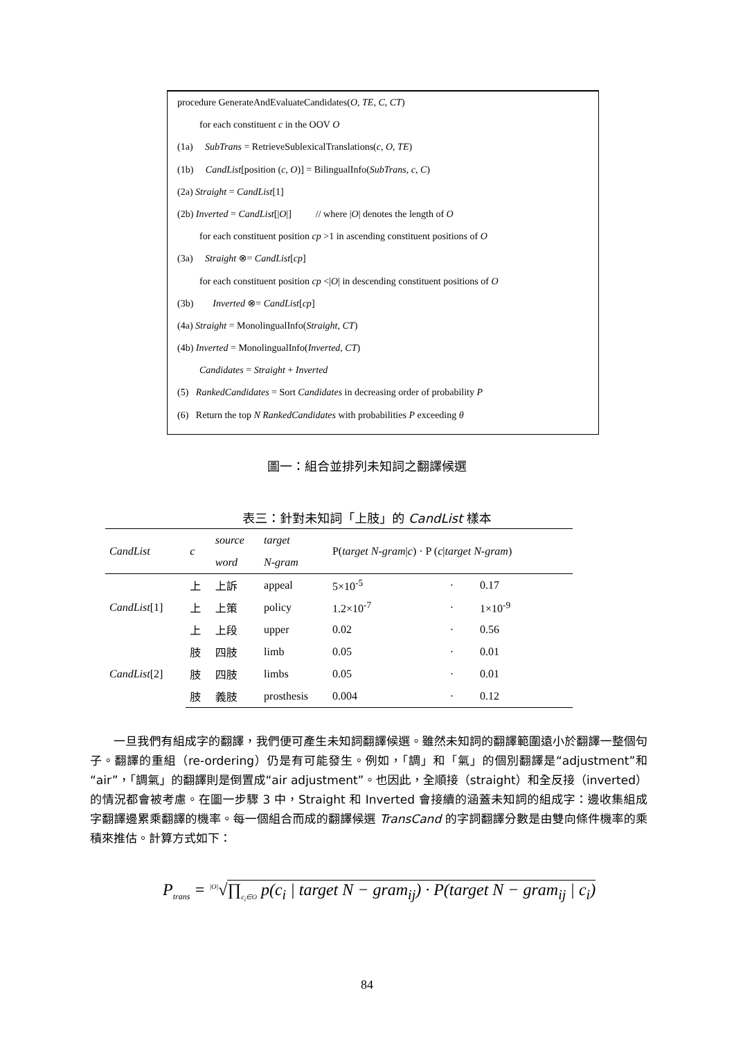procedure GenerateAndEvaluateCandidates(O, TE, C, CT)
for each constituent c in the OOV O
(1a) SubTrans = RetrieveSublexicalTranslations(c, O, TE)
(1b) CandList[position (c, O)] = BilingualInfo(SubTrans, c, C)
(2a) Straight = CandList[1]
(2b) Inverted = CandList[|O|] // where |O| denotes the length of O
for each constituent position cp >1 in ascending constituent positions of O
(3a) Straight ⊗= CandList[cp]
for each constituent position cp <|O| in descending constituent positions of O
(3b) Inverted ⊗= CandList[cp]
(4a) Straight = MonolingualInfo(Straight, CT)
(4b) Inverted = MonolingualInfo(Inverted, CT)
Candidates = Straight + Inverted
(5) RankedCandidates = Sort Candidates in decreasing order of probability P
(6) Return the top N RankedCandidates with probabilities P exceeding θ
圖一：組合並排列未知詞之翻譯候選
表三：針對未知詞「上肢」的 CandList 樣本
| CandList | c | source | target | P( target N-gram / c ) · P ( c / target N-gram ) | | |
| --- | --- | --- | --- | --- | --- | --- |
| | | word | N-gram | | | |
| CandList [1] | 上 | 上訴 | appeal | 5×10<sup>-5</sup> | · | 0.17 |
| | 上 | 上策 | policy | 1.2×10<sup>-7</sup> | · | 1×10<sup>-9</sup> |
| | 上 | 上段 | upper | 0.02 | · | 0.56 |
| CandList [2] | 肢 | 四肢 | limb | 0.05 | · | 0.01 |
| | 肢 | 四肢 | limbs | 0.05 | · | 0.01 |
| | 肢 | 義肢 | prosthesis | 0.004 | · | 0.12 |
一旦我們有組成字的翻譯，我們便可產生未知詞翻譯候選。雖然未知詞的翻譯範圍遠小於翻譯一整個句子。翻譯的重組（re-ordering）仍是有可能發生。例如，「調」和「氣」的個別翻譯是“adjustment”和“air”，「調氣」的翻譯則是倒置成“air adjustment”。也因此，全順接（straight）和全反接（inverted）的情況都會被考慮。在圖一步驟 3 中，Straight 和 Inverted 會接續的涵蓋未知詞的組成字：邊收集組成字翻譯邊累乘翻譯的機率。每一個組合而成的翻譯候選 TransCand 的字詞翻譯分數是由雙向條件機率的乘積來推估。計算方式如下：
P<sub>trans</sub> = <sup>|O|</sup>√∏<sub>c<sub>i</sub>∈O</sub> p(c<sub>i</sub> | target N − gram<sub>ij</sub>) · P(target N − gram<sub>ij</sub> | c<sub>i</sub>)
84